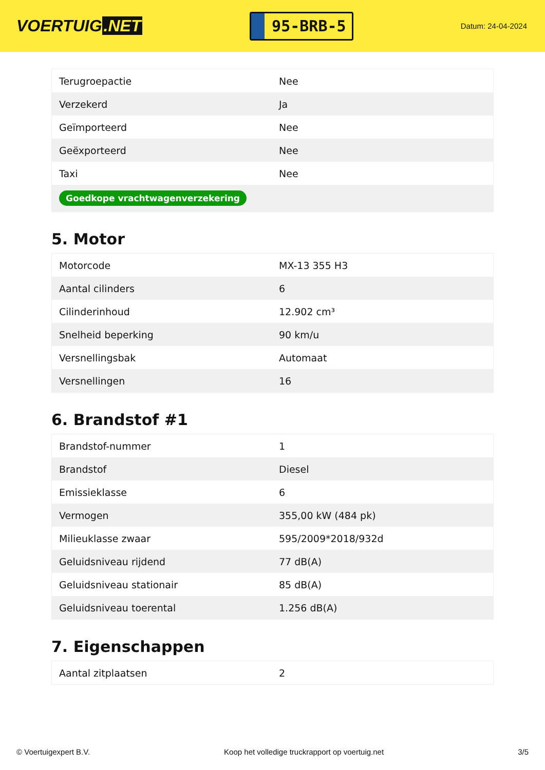VOERTUIG.NET
95-BRB-5
Datum: 24-04-2024
| Terugroepactie | Nee |
| Verzekerd | Ja |
| Geïmporteerd | Nee |
| Geëxporteerd | Nee |
| Taxi | Nee |
| Goedkope vrachtwagenverzekering | |
5. Motor
| Motorcode | MX-13 355 H3 |
| Aantal cilinders | 6 |
| Cilinderinhoud | 12.902 cm³ |
| Snelheid beperking | 90 km/u |
| Versnellingsbak | Automaat |
| Versnellingen | 16 |
6. Brandstof #1
| Brandstof-nummer | 1 |
| Brandstof | Diesel |
| Emissieklasse | 6 |
| Vermogen | 355,00 kW (484 pk) |
| Milieuklasse zwaar | 595/2009*2018/932d |
| Geluidsniveau rijdend | 77 dB(A) |
| Geluidsniveau stationair | 85 dB(A) |
| Geluidsniveau toerental | 1.256 dB(A) |
7. Eigenschappen
| Aantal zitplaatsen | 2 |
© Voertuigexpert B.V. Koop het volledige truckrapport op voertuig.net 3/5